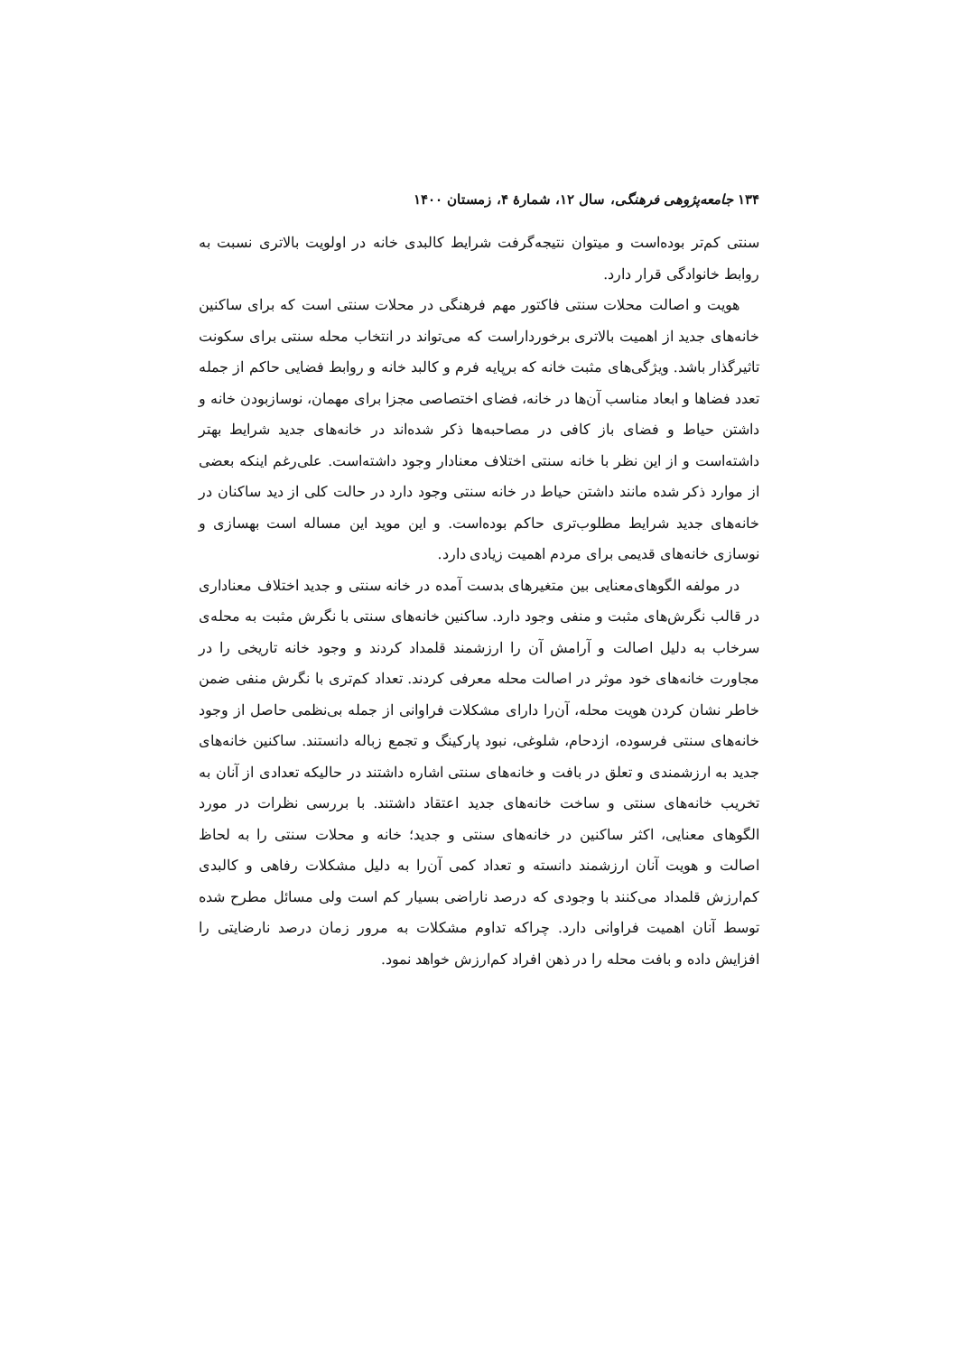۱۳۴ جامعه‌پژوهی فرهنگی، سال ۱۲، شمارهٔ ۴، زمستان ۱۴۰۰
سنتی کم‌تر بوده‌است و میتوان نتیجه‌گرفت شرایط کالبدی خانه در اولویت بالاتری نسبت به روابط خانوادگی قرار دارد.
هویت و اصالت محلات سنتی فاکتور مهم فرهنگی در محلات سنتی است که برای ساکنین خانه‌های جدید از اهمیت بالاتری برخورداراست که می‌تواند در انتخاب محله سنتی برای سکونت تاثیرگذار باشد. ویژگی‌های مثبت خانه که برپایه فرم و کالبد خانه و روابط فضایی حاکم از جمله تعدد فضاها و ابعاد مناسب آن‌ها در خانه، فضای اختصاصی مجزا برای مهمان، نوسازبودن خانه و داشتن حیاط و فضای باز کافی در مصاحبه‌ها ذکر شده‌اند در خانه‌های جدید شرایط بهتر داشته‌است و از این نظر با خانه سنتی اختلاف معنادار وجود داشته‌است. علی‌رغم اینکه بعضی از موارد ذکر شده مانند داشتن حیاط در خانه سنتی وجود دارد در حالت کلی از دید ساکنان در خانه‌های جدید شرایط مطلوب‌تری حاکم بوده‌است. و این موید این مساله است بهسازی و نوسازی خانه‌های قدیمی برای مردم اهمیت زیادی دارد.
در مولفه الگوهای‌معنایی بین متغیرهای بدست آمده در خانه سنتی و جدید اختلاف معناداری در قالب نگرش‌های مثبت و منفی وجود دارد. ساکنین خانه‌های سنتی با نگرش مثبت به محله‌ی سرخاب به دلیل اصالت و آرامش آن را ارزشمند قلمداد کردند و وجود خانه تاریخی را در مجاورت خانه‌های خود موثر در اصالت محله معرفی کردند. تعداد کم‌تری با نگرش منفی ضمن خاطر نشان کردن هویت محله، آن‌را دارای مشکلات فراوانی از جمله بی‌نظمی حاصل از وجود خانه‌های سنتی فرسوده، ازدحام، شلوغی، نبود پارکینگ و تجمع زباله دانستند. ساکنین خانه‌های جدید به ارزشمندی و تعلق در بافت و خانه‌های سنتی اشاره داشتند در حالیکه تعدادی از آنان به تخریب خانه‌های سنتی و ساخت خانه‌های جدید اعتقاد داشتند. با بررسی نظرات در مورد الگوهای معنایی، اکثر ساکنین در خانه‌های سنتی و جدید؛ خانه و محلات سنتی را به لحاظ اصالت و هویت آنان ارزشمند دانسته و تعداد کمی آن‌را به دلیل مشکلات رفاهی و کالبدی کم‌ارزش قلمداد می‌کنند با وجودی که درصد ناراضی بسیار کم است ولی مسائل مطرح شده توسط آنان اهمیت فراوانی دارد. چراکه تداوم مشکلات به مرور زمان درصد نارضایتی را افزایش داده و بافت محله را در ذهن افراد کم‌ارزش خواهد نمود.